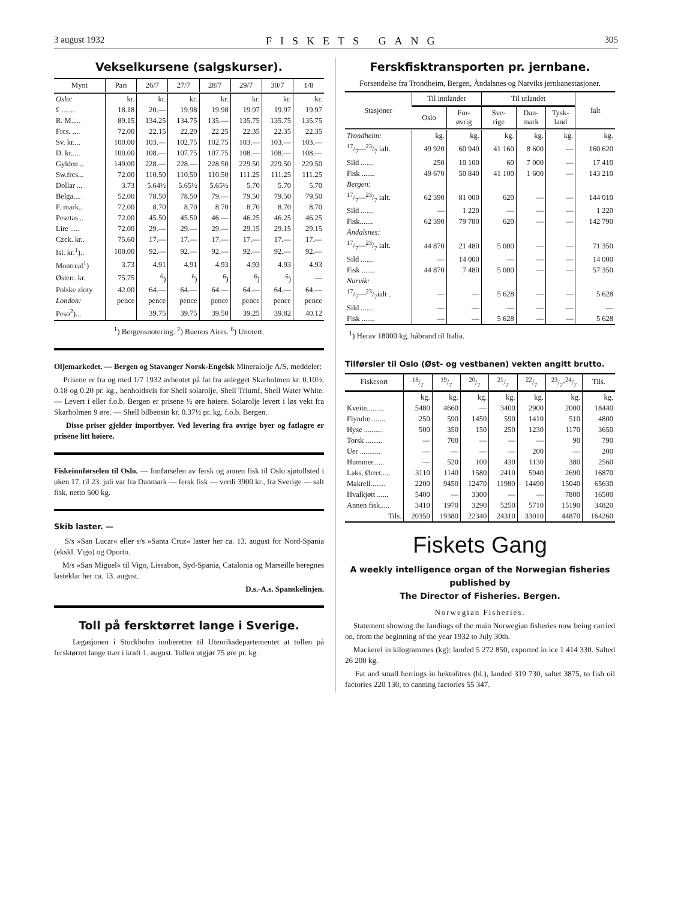3 august 1932 FISKETS GANG 305
Vekselkursene (salgskurser).
| Mynt | Pari | 26/7 | 27/7 | 28/7 | 29/7 | 30/7 | 1/8 |
| --- | --- | --- | --- | --- | --- | --- | --- |
| Oslo: | kr. | kr. | kr. | kr. | kr. | kr. | kr. |
| £ ....... | 18.18 | 20.— | 19.98 | 19.98 | 19.97 | 19.97 | 19.97 |
| R. M..... | 89.15 | 134.25 | 134.75 | 135.— | 135.75 | 135.75 | 135.75 |
| Frcs. .... | 72.00 | 22.15 | 22.20 | 22.25 | 22.35 | 22.35 | 22.35 |
| Sv. kr.... | 100.00 | 103.— | 102.75 | 102.75 | 103.— | 103.— | 103.— |
| D. kr..... | 100.00 | 108.— | 107.75 | 107.75 | 108.— | 108.— | 108.— |
| Gylden .. | 149.00 | 228.— | 228.— | 228.50 | 229.50 | 229.50 | 229.50 |
| Sw.frcs... | 72.00 | 110.50 | 110.50 | 110.50 | 111.25 | 111.25 | 111.25 |
| Dollar ... | 3.73 | 5.64½ | 5.65½ | 5.65½ | 5.70 | 5.70 | 5.70 |
| Belga.... | 52.00 | 78.50 | 78.50 | 79.— | 79.50 | 79.50 | 79.50 |
| F. mark.. | 72.00 | 8.70 | 8.70 | 8.70 | 8.70 | 8.70 | 8.70 |
| Pesetas .. | 72.00 | 45.50 | 45.50 | 46.— | 46.25 | 46.25 | 46.25 |
| Lire ..... | 72.00 | 29.— | 29.— | 29.— | 29.15 | 29.15 | 29.15 |
| Czck. kr.. | 75.60 | 17.— | 17.— | 17.— | 17.— | 17.— | 17.— |
| Isl. kr.<sup>1</sup>).. | 100.00 | 92.— | 92.— | 92.— | 92.— | 92.— | 92.— |
| Montreal<sup>1</sup>) | 3.73 | 4.91 | 4.91 | 4.93 | 4.93 | 4.93 | 4.93 |
| Østerr. kr. | 75.75 | <sup>6</sup>) | <sup>6</sup>) | <sup>6</sup>) | <sup>6</sup>) | <sup>6</sup>) | — |
| Polske zloty | 42.00 | 64.— | 64.— | 64.— | 64.— | 64.— | 64.— |
| London: | pence | pence | pence | pence | pence | pence | pence |
| Peso<sup>2</sup>)... | | 39.75 | 39.75 | 39.50 | 39.25 | 39.82 | 40.12 |
<sup>1</sup>) Bergensnotering. <sup>2</sup>) Buenos Aires. <sup>6</sup>) Unotert.
Oljemarkedet. — Bergen og Stavanger Norsk-Engelsk Mineralolje A/S, meddeler:
Prisene er fra og med 1/7 1932 avhentet på fat fra anlegget Skarholmen kr. 0.10½, 0.18 og 0.20 pr. kg., henholdsvis for Shell solarolje, Shell Triumf, Shell Water White. — Levert i eller f.o.b. Bergen er prisene ½ øre høiere. Solarolje levert i løs vekt fra Skarholmen 9 øre. — Shell bilbensin kr. 0.37½ pr. kg. f.o.b. Bergen.
Disse priser gjelder importbyer. Ved levering fra øvrige byer og fatlagre er prisene litt høiere.
Fiskeinnførselen til Oslo. — Innførselen av fersk og annen fisk til Oslo sjøtollsted i uken 17. til 23. juli var fra Danmark — fersk fisk — verdi 3900 kr., fra Sverige — salt fisk, netto 500 kg.
Skib laster. —
S/s »San Lucar« eller s/s »Santa Cruz« laster her ca. 13. august for Nord-Spania (ekskl. Vigo) og Oporto.
M/s »San Miguel« til Vigo, Lissabon, Syd-Spania, Catalonia og Marseille beregnes lasteklar her ca. 13. august.
D.s.-A.s. Spanskelinjen.
Toll på fersktørret lange i Sverige.
Legasjonen i Stockholm innberetter til Utenriksdepartementet at tollen på fersktørret lange trær i kraft 1. august. Tollen utgjør 75 øre pr. kg.
Ferskfisktransporten pr. jernbane.
Forsendelse fra Trondheim, Bergen, Åndalsnes og Narviks jernbanestasjoner.
| Stasjoner | Til innlandet | | Til utlandet | | | Ialt |
| --- | --- | --- | --- | --- | --- | --- |
| | Oslo | For- øvrig | Sve- rige | Dan- mark | Tysk- land | |
| Trondheim: | kg. | kg. | kg. | kg. | kg. | kg. |
| 17/7—23/7 ialt. | 49 920 | 60 940 | 41 160 | 8 600 | — | 160 620 |
| Sild ....... | 250 | 10 100 | 60 | 7 000 | — | 17 410 |
| Fisk ....... | 49 670 | 50 840 | 41 100 | 1 600 | — | 143 210 |
| Bergen: | | | | | | |
| 17/7—23/7 ialt. | 62 390 | 81 000 | 620 | — | — | 144 010 |
| Sild ....... | — | 1 220 | — | — | — | 1 220 |
| Fisk....... | 62 390 | 79 780 | 620 | — | — | 142 790 |
| Åndalsnes: | | | | | | |
| 17/7—23/7 ialt. | 44 870 | 21 480 | 5 000 | — | — | 71 350 |
| Sild ....... | — | 14 000 | — | — | — | 14 000 |
| Fisk ....... | 44 870 | 7 480 | 5 000 | — | — | 57 350 |
| Narvik: | | | | | | |
| 17/7—23/7ialt . | — | — | 5 628 | — | — | 5 628 |
| Sild ....... | — | — | — | — | — | — |
| Fisk ....... | — | — | 5 628 | — | — | 5 628 |
<sup>1</sup>) Herav 18000 kg. håbrand til Italia.
Tilførsler til Oslo (Øst- og vestbanen) vekten angitt brutto.
| Fiskesort | 18/7 | 19/7 | 20/7 | 21/7 | 22/7 | 23/7-24/7 | Tils. |
| --- | --- | --- | --- | --- | --- | --- | --- |
| | kg. | kg. | kg. | kg. | kg. | kg. | kg. |
| Kveite......... | 5480 | 4660 | — | 3400 | 2900 | 2000 | 18440 |
| Flyndre........ | 250 | 590 | 1450 | 590 | 1410 | 510 | 4800 |
| Hyse .......... | 500 | 350 | 150 | 250 | 1230 | 1170 | 3650 |
| Torsk ......... | — | 700 | — | — | — | 90 | 790 |
| Uer ........... | — | — | — | — | 200 | — | 200 |
| Hummer...... | — | 520 | 100 | 430 | 1130 | 380 | 2560 |
| Laks, Ørret..... | 3110 | 1140 | 1580 | 2410 | 5940 | 2690 | 16870 |
| Makrell........ | 2200 | 9450 | 12470 | 11980 | 14490 | 15040 | 65630 |
| Hvalkjøtt ...... | 5400 | — | 3300 | — | — | 7800 | 16500 |
| Annen fisk..... | 3410 | 1970 | 3290 | 5250 | 5710 | 15190 | 34820 |
| Tils. | 20350 | 19380 | 22340 | 24310 | 33010 | 44870 | 164260 |
Fiskets Gang
A weekly intelligence organ of the Norwegian fisheries published by
The Director of Fisheries. Bergen.
Norwegian Fisheries.
Statement showing the landings of the main Norwegian fisheries now being carried on, from the beginning of the year 1932 to July 30th.
Mackerel in kilogrammes (kg): landed 5 272 850, exported in ice 1 414 330. Salted 26 200 kg.
Fat and small herrings in hektolitres (hl.), landed 319 730, saltet 3875, to fish oil factories 220 130, to canning factories 55 347.